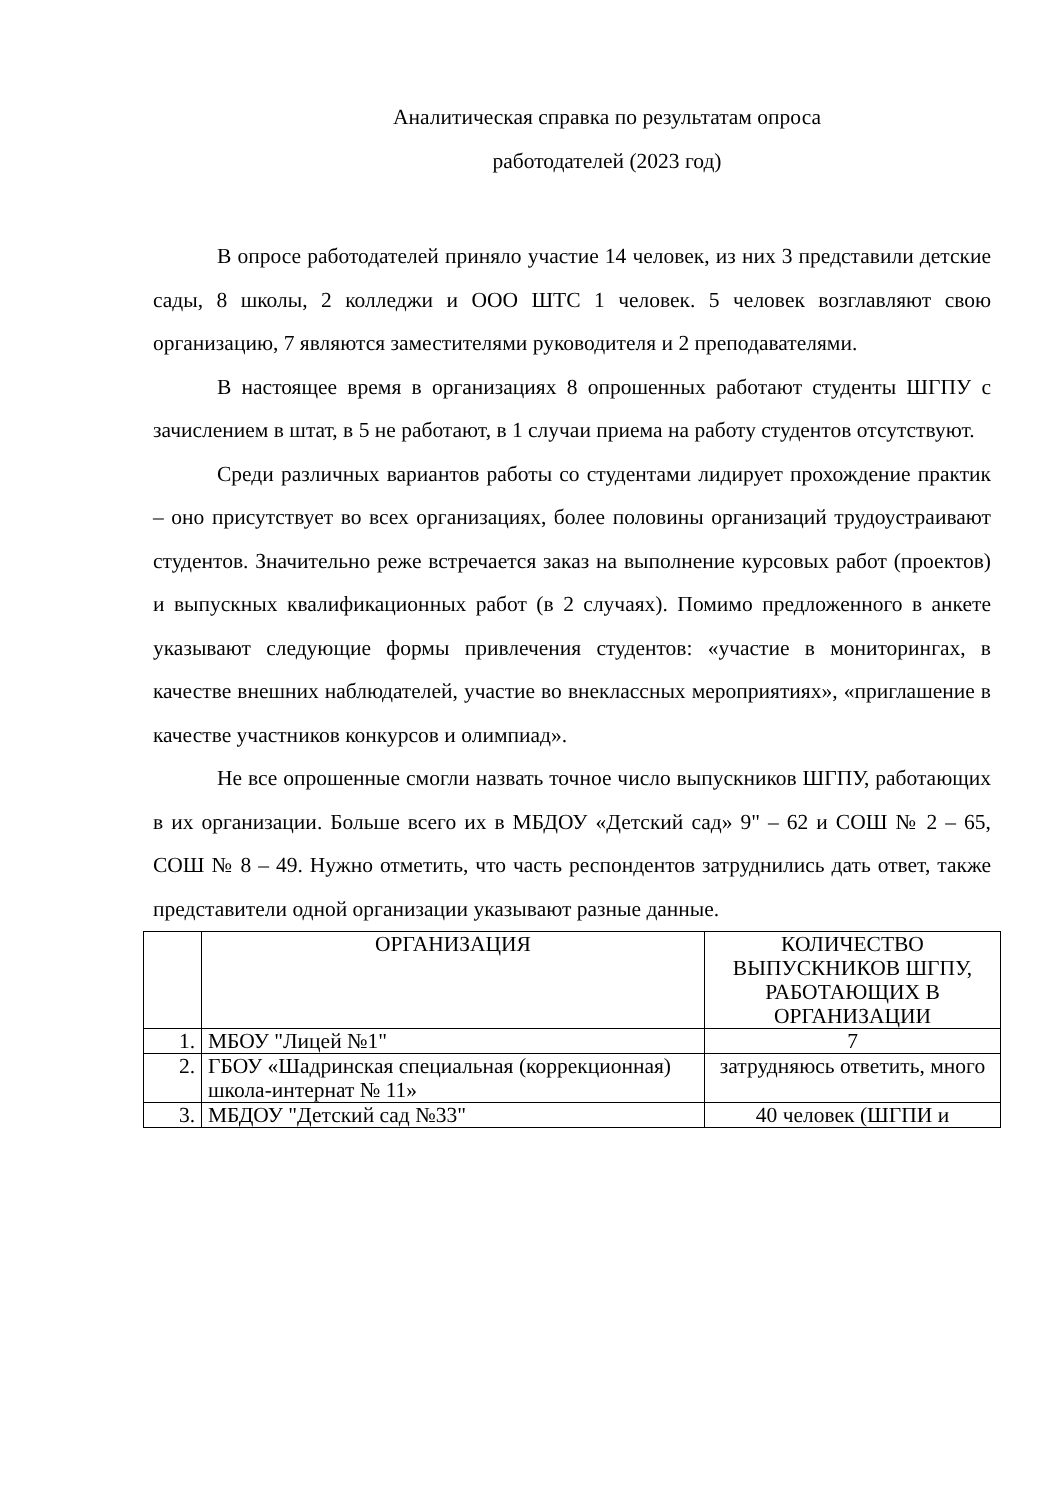Аналитическая справка по результатам опроса
работодателей (2023 год)
В опросе работодателей приняло участие 14 человек, из них 3 представили детские сады, 8 школы, 2 колледжи и ООО ШТС 1 человек. 5 человек возглавляют свою организацию, 7 являются заместителями руководителя и 2 преподавателями.
В настоящее время в организациях 8 опрошенных работают студенты ШГПУ с зачислением в штат, в 5 не работают, в 1 случаи приема на работу студентов отсутствуют.
Среди различных вариантов работы со студентами лидирует прохождение практик – оно присутствует во всех организациях, более половины организаций трудоустраивают студентов. Значительно реже встречается заказ на выполнение курсовых работ (проектов) и выпускных квалификационных работ (в 2 случаях). Помимо предложенного в анкете указывают следующие формы привлечения студентов: «участие в мониторингах, в качестве внешних наблюдателей, участие во внеклассных мероприятиях», «приглашение в качестве участников конкурсов и олимпиад».
Не все опрошенные смогли назвать точное число выпускников ШГПУ, работающих в их организации. Больше всего их в МБДОУ «Детский сад» 9" – 62 и СОШ № 2 – 65, СОШ № 8 – 49. Нужно отметить, что часть респондентов затруднились дать ответ, также представители одной организации указывают разные данные.
| | ОРГАНИЗАЦИЯ | КОЛИЧЕСТВО ВЫПУСКНИКОВ ШГПУ, РАБОТАЮЩИХ В ОРГАНИЗАЦИИ |
| 1. | МБОУ "Лицей №1" | 7 |
| 2. | ГБОУ «Шадринская специальная (коррекционная) школа-интернат № 11» | затрудняюсь ответить, много |
| 3. | МБДОУ "Детский сад №33" | 40 человек (ШГПИ и |